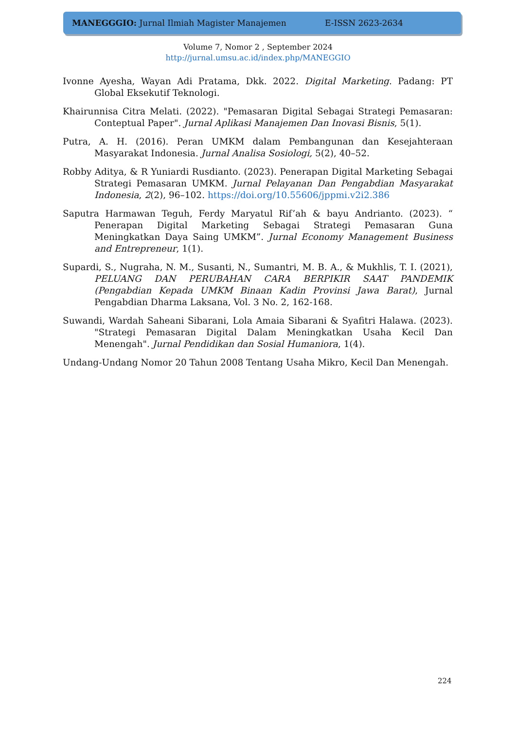MANEGGGIO: Jurnal Ilmiah Magister Manajemen E-ISSN 2623-2634
Volume 7, Nomor 2 , September 2024
http://jurnal.umsu.ac.id/index.php/MANEGGIO
Ivonne Ayesha, Wayan Adi Pratama, Dkk. 2022. Digital Marketing. Padang: PT Global Eksekutif Teknologi.
Khairunnisa Citra Melati. (2022). "Pemasaran Digital Sebagai Strategi Pemasaran: Conteptual Paper". Jurnal Aplikasi Manajemen Dan Inovasi Bisnis, 5(1).
Putra, A. H. (2016). Peran UMKM dalam Pembangunan dan Kesejahteraan Masyarakat Indonesia. Jurnal Analisa Sosiologi, 5(2), 40–52.
Robby Aditya, & R Yuniardi Rusdianto. (2023). Penerapan Digital Marketing Sebagai Strategi Pemasaran UMKM. Jurnal Pelayanan Dan Pengabdian Masyarakat Indonesia, 2(2), 96–102. https://doi.org/10.55606/jppmi.v2i2.386
Saputra Harmawan Teguh, Ferdy Maryatul Rif’ah & bayu Andrianto. (2023). “ Penerapan Digital Marketing Sebagai Strategi Pemasaran Guna Meningkatkan Daya Saing UMKM”. Jurnal Economy Management Business and Entrepreneur, 1(1).
Supardi, S., Nugraha, N. M., Susanti, N., Sumantri, M. B. A., & Mukhlis, T. I. (2021), PELUANG DAN PERUBAHAN CARA BERPIKIR SAAT PANDEMIK (Pengabdian Kepada UMKM Binaan Kadin Provinsi Jawa Barat), Jurnal Pengabdian Dharma Laksana, Vol. 3 No. 2, 162-168.
Suwandi, Wardah Saheani Sibarani, Lola Amaia Sibarani & Syafitri Halawa. (2023). "Strategi Pemasaran Digital Dalam Meningkatkan Usaha Kecil Dan Menengah". Jurnal Pendidikan dan Sosial Humaniora, 1(4).
Undang-Undang Nomor 20 Tahun 2008 Tentang Usaha Mikro, Kecil Dan Menengah.
224